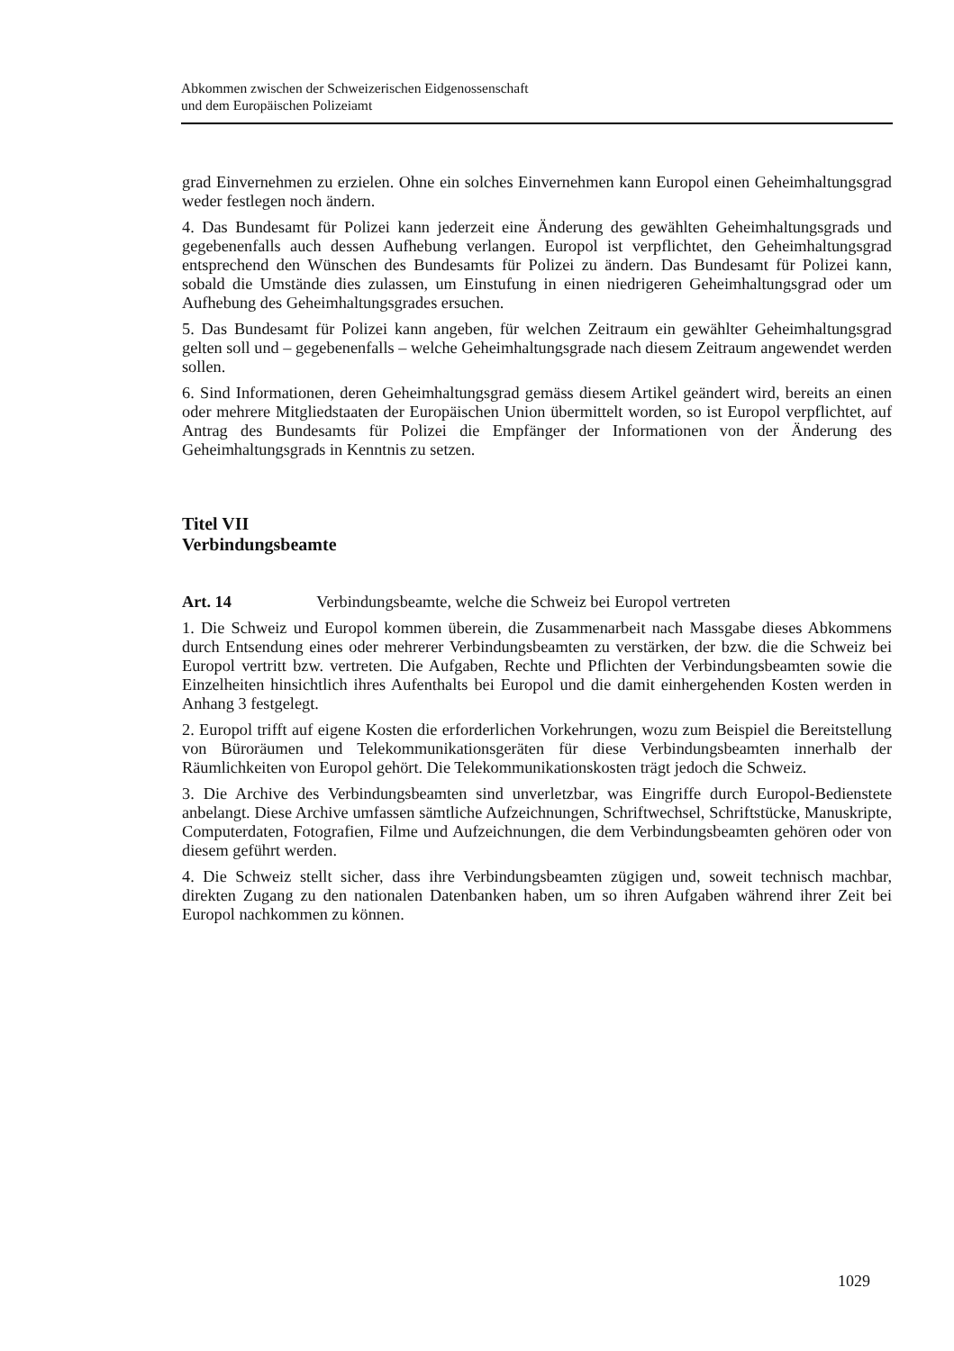Abkommen zwischen der Schweizerischen Eidgenossenschaft
und dem Europäischen Polizeiamt
grad Einvernehmen zu erzielen. Ohne ein solches Einvernehmen kann Europol einen Geheimhaltungsgrad weder festlegen noch ändern.
4. Das Bundesamt für Polizei kann jederzeit eine Änderung des gewählten Geheimhaltungsgrads und gegebenenfalls auch dessen Aufhebung verlangen. Europol ist verpflichtet, den Geheimhaltungsgrad entsprechend den Wünschen des Bundesamts für Polizei zu ändern. Das Bundesamt für Polizei kann, sobald die Umstände dies zulassen, um Einstufung in einen niedrigeren Geheimhaltungsgrad oder um Aufhebung des Geheimhaltungsgrades ersuchen.
5. Das Bundesamt für Polizei kann angeben, für welchen Zeitraum ein gewählter Geheimhaltungsgrad gelten soll und – gegebenenfalls – welche Geheimhaltungsgrade nach diesem Zeitraum angewendet werden sollen.
6. Sind Informationen, deren Geheimhaltungsgrad gemäss diesem Artikel geändert wird, bereits an einen oder mehrere Mitgliedstaaten der Europäischen Union übermittelt worden, so ist Europol verpflichtet, auf Antrag des Bundesamts für Polizei die Empfänger der Informationen von der Änderung des Geheimhaltungsgrads in Kenntnis zu setzen.
Titel VII
Verbindungsbeamte
Art. 14 Verbindungsbeamte, welche die Schweiz bei Europol vertreten
1. Die Schweiz und Europol kommen überein, die Zusammenarbeit nach Massgabe dieses Abkommens durch Entsendung eines oder mehrerer Verbindungsbeamten zu verstärken, der bzw. die die Schweiz bei Europol vertritt bzw. vertreten. Die Aufgaben, Rechte und Pflichten der Verbindungsbeamten sowie die Einzelheiten hinsichtlich ihres Aufenthalts bei Europol und die damit einhergehenden Kosten werden in Anhang 3 festgelegt.
2. Europol trifft auf eigene Kosten die erforderlichen Vorkehrungen, wozu zum Beispiel die Bereitstellung von Büroräumen und Telekommunikationsgeräten für diese Verbindungsbeamten innerhalb der Räumlichkeiten von Europol gehört. Die Telekommunikationskosten trägt jedoch die Schweiz.
3. Die Archive des Verbindungsbeamten sind unverletzbar, was Eingriffe durch Europol-Bedienstete anbelangt. Diese Archive umfassen sämtliche Aufzeichnungen, Schriftwechsel, Schriftstücke, Manuskripte, Computerdaten, Fotografien, Filme und Aufzeichnungen, die dem Verbindungsbeamten gehören oder von diesem geführt werden.
4. Die Schweiz stellt sicher, dass ihre Verbindungsbeamten zügigen und, soweit technisch machbar, direkten Zugang zu den nationalen Datenbanken haben, um so ihren Aufgaben während ihrer Zeit bei Europol nachkommen zu können.
1029